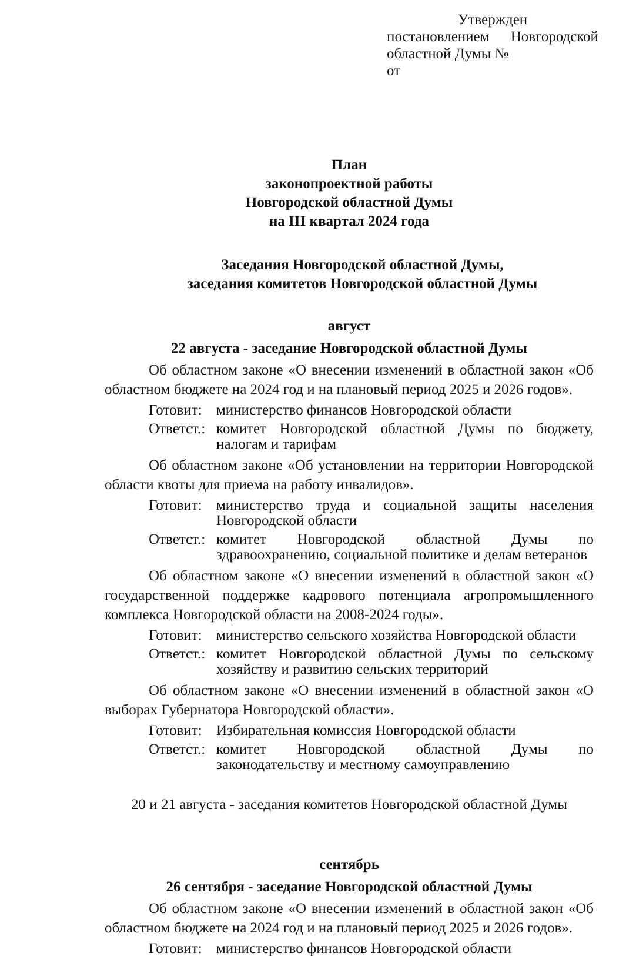Утвержден
постановлением Новгородской
областной Думы №
от
План
законопроектной работы
Новгородской областной Думы
на III квартал 2024 года
Заседания Новгородской областной Думы,
заседания комитетов Новгородской областной Думы
август
22 августа - заседание Новгородской областной Думы
Об областном законе «О внесении изменений в областной закон «Об областном бюджете на 2024 год и на плановый период 2025 и 2026 годов».
Готовит:
министерство финансов Новгородской области
Ответст.:
комитет Новгородской областной Думы по бюджету, налогам и тарифам
Об областном законе «Об установлении на территории Новгородской области квоты для приема на работу инвалидов».
Готовит:
министерство труда и социальной защиты населения Новгородской области
Ответст.:
комитет Новгородской областной Думы по здравоохранению, социальной политике и делам ветеранов
Об областном законе «О внесении изменений в областной закон «О государственной поддержке кадрового потенциала агропромышленного комплекса Новгородской области на 2008-2024 годы».
Готовит:
министерство сельского хозяйства Новгородской области
Ответст.:
комитет Новгородской областной Думы по сельскому хозяйству и развитию сельских территорий
Об областном законе «О внесении изменений в областной закон «О выборах Губернатора Новгородской области».
Готовит:
Избирательная комиссия Новгородской области
Ответст.:
комитет Новгородской областной Думы по законодательству и местному самоуправлению
20 и 21 августа - заседания комитетов Новгородской областной Думы
сентябрь
26 сентября - заседание Новгородской областной Думы
Об областном законе «О внесении изменений в областной закон «Об областном бюджете на 2024 год и на плановый период 2025 и 2026 годов».
Готовит:
министерство финансов Новгородской области